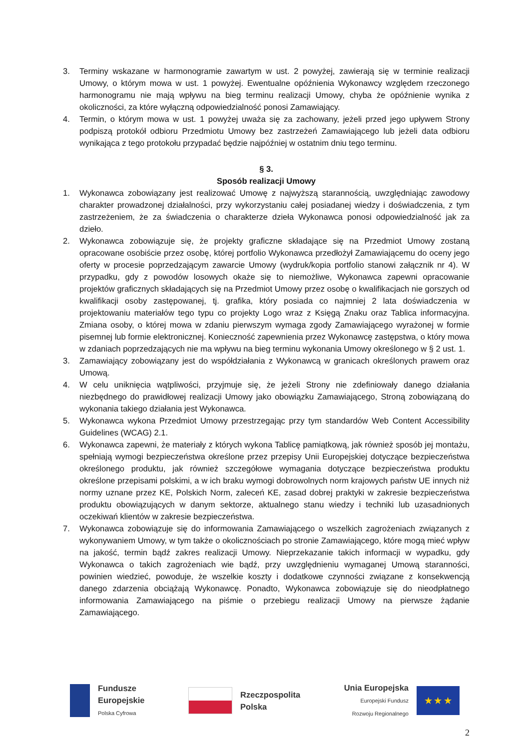3. Terminy wskazane w harmonogramie zawartym w ust. 2 powyżej, zawierają się w terminie realizacji Umowy, o którym mowa w ust. 1 powyżej. Ewentualne opóźnienia Wykonawcy względem rzeczonego harmonogramu nie mają wpływu na bieg terminu realizacji Umowy, chyba że opóźnienie wynika z okoliczności, za które wyłączną odpowiedzialność ponosi Zamawiający.
4. Termin, o którym mowa w ust. 1 powyżej uważa się za zachowany, jeżeli przed jego upływem Strony podpiszą protokół odbioru Przedmiotu Umowy bez zastrzeżeń Zamawiającego lub jeżeli data odbioru wynikająca z tego protokołu przypadać będzie najpóźniej w ostatnim dniu tego terminu.
§ 3.
Sposób realizacji Umowy
1. Wykonawca zobowiązany jest realizować Umowę z najwyższą starannością, uwzględniając zawodowy charakter prowadzonej działalności, przy wykorzystaniu całej posiadanej wiedzy i doświadczenia, z tym zastrzeżeniem, że za świadczenia o charakterze dzieła Wykonawca ponosi odpowiedzialność jak za dzieło.
2. Wykonawca zobowiązuje się, że projekty graficzne składające się na Przedmiot Umowy zostaną opracowane osobiście przez osobę, której portfolio Wykonawca przedłożył Zamawiającemu do oceny jego oferty w procesie poprzedzającym zawarcie Umowy (wydruk/kopia portfolio stanowi załącznik nr 4). W przypadku, gdy z powodów losowych okaże się to niemożliwe, Wykonawca zapewni opracowanie projektów graficznych składających się na Przedmiot Umowy przez osobę o kwalifikacjach nie gorszych od kwalifikacji osoby zastępowanej, tj. grafika, który posiada co najmniej 2 lata doświadczenia w projektowaniu materiałów tego typu co projekty Logo wraz z Księgą Znaku oraz Tablica informacyjna. Zmiana osoby, o której mowa w zdaniu pierwszym wymaga zgody Zamawiającego wyrażonej w formie pisemnej lub formie elektronicznej. Konieczność zapewnienia przez Wykonawcę zastępstwa, o który mowa w zdaniach poprzedzających nie ma wpływu na bieg terminu wykonania Umowy określonego w § 2 ust. 1.
3. Zamawiający zobowiązany jest do współdziałania z Wykonawcą w granicach określonych prawem oraz Umową.
4. W celu uniknięcia wątpliwości, przyjmuje się, że jeżeli Strony nie zdefiniowały danego działania niezbędnego do prawidłowej realizacji Umowy jako obowiązku Zamawiającego, Stroną zobowiązaną do wykonania takiego działania jest Wykonawca.
5. Wykonawca wykona Przedmiot Umowy przestrzegając przy tym standardów Web Content Accessibility Guidelines (WCAG) 2.1.
6. Wykonawca zapewni, że materiały z których wykona Tablicę pamiątkową, jak również sposób jej montażu, spełniają wymogi bezpieczeństwa określone przez przepisy Unii Europejskiej dotyczące bezpieczeństwa określonego produktu, jak również szczegółowe wymagania dotyczące bezpieczeństwa produktu określone przepisami polskimi, a w ich braku wymogi dobrowolnych norm krajowych państw UE innych niż normy uznane przez KE, Polskich Norm, zaleceń KE, zasad dobrej praktyki w zakresie bezpieczeństwa produktu obowiązujących w danym sektorze, aktualnego stanu wiedzy i techniki lub uzasadnionych oczekiwań klientów w zakresie bezpieczeństwa.
7. Wykonawca zobowiązuje się do informowania Zamawiającego o wszelkich zagrożeniach związanych z wykonywaniem Umowy, w tym także o okolicznościach po stronie Zamawiającego, które mogą mieć wpływ na jakość, termin bądź zakres realizacji Umowy. Nieprzekazanie takich informacji w wypadku, gdy Wykonawca o takich zagrożeniach wie bądź, przy uwzględnieniu wymaganej Umową staranności, powinien wiedzieć, powoduje, że wszelkie koszty i dodatkowe czynności związane z konsekwencją danego zdarzenia obciążają Wykonawcę. Ponadto, Wykonawca zobowiązuje się do nieodpłatnego informowania Zamawiającego na piśmie o przebiegu realizacji Umowy na pierwsze żądanie Zamawiającego.
Fundusze
Europejskie
Polska Cyfrowa
Rzeczpospolita
Polska
Unia Europejska
Europejski Fundusz
Rozwoju Regionalnego
★ ★ ★
2